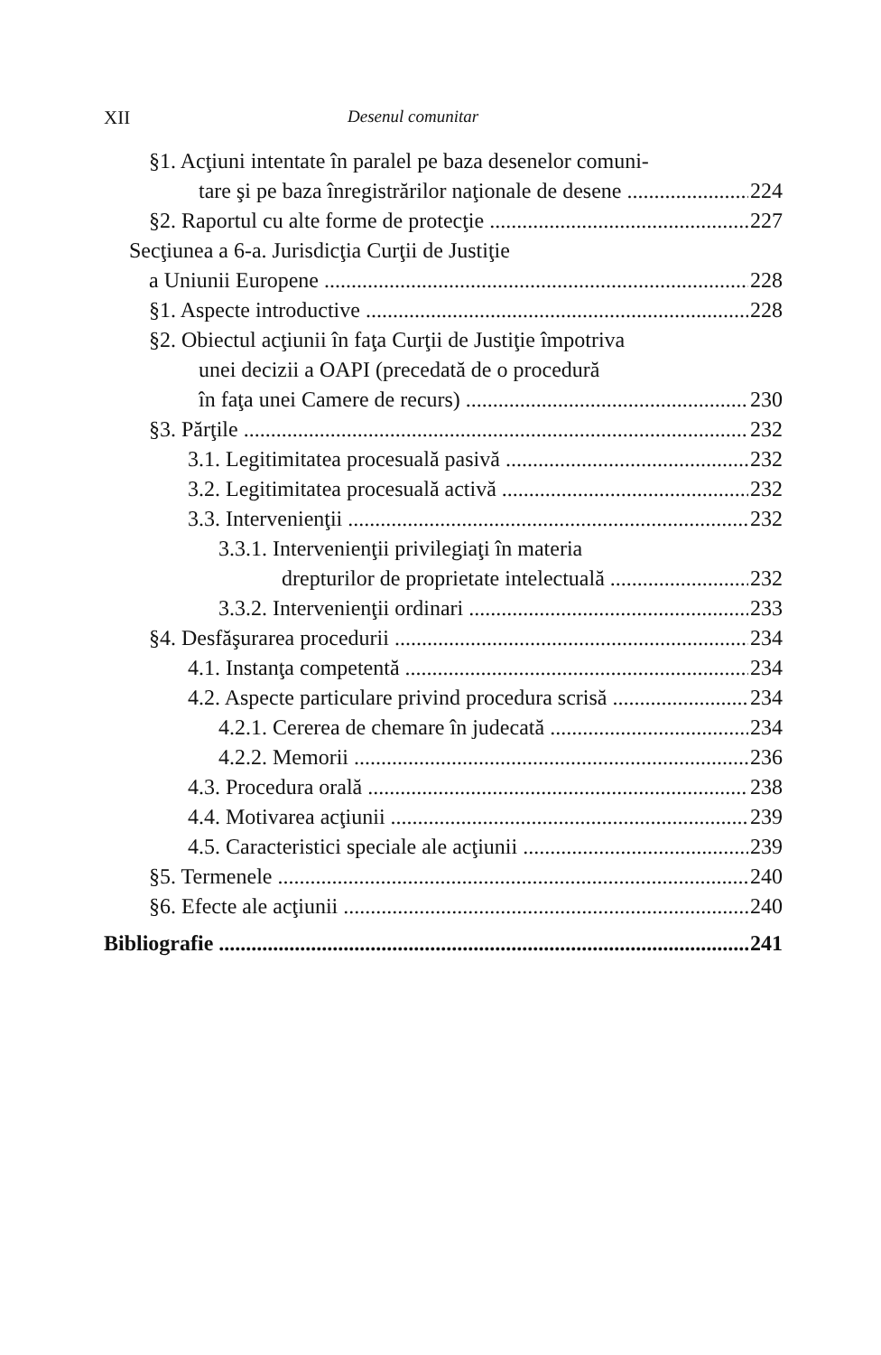XII Desenul comunitar
§1. Acţiuni intentate în paralel pe baza desenelor comuni-
tare şi pe baza înregistrărilor naţionale de desene 224
§2. Raportul cu alte forme de protecţie 227
Secţiunea a 6-a. Jurisdicţia Curţii de Justiţie
a Uniunii Europene 228
§1. Aspecte introductive 228
§2. Obiectul acţiunii în faţa Curţii de Justiţie împotriva
unei decizii a OAPI (precedată de o procedură
în faţa unei Camere de recurs) 230
§3. Părţile 232
3.1. Legitimitatea procesuală pasivă 232
3.2. Legitimitatea procesuală activă 232
3.3. Intervenienţii 232
3.3.1. Intervenienţii privilegiaţi în materia
drepturilor de proprietate intelectuală 232
3.3.2. Intervenienţii ordinari 233
§4. Desfăşurarea procedurii 234
4.1. Instanţa competentă 234
4.2. Aspecte particulare privind procedura scrisă 234
4.2.1. Cererea de chemare în judecată 234
4.2.2. Memorii 236
4.3. Procedura orală 238
4.4. Motivarea acţiunii 239
4.5. Caracteristici speciale ale acţiunii 239
§5. Termenele 240
§6. Efecte ale acţiunii 240
Bibliografie 241